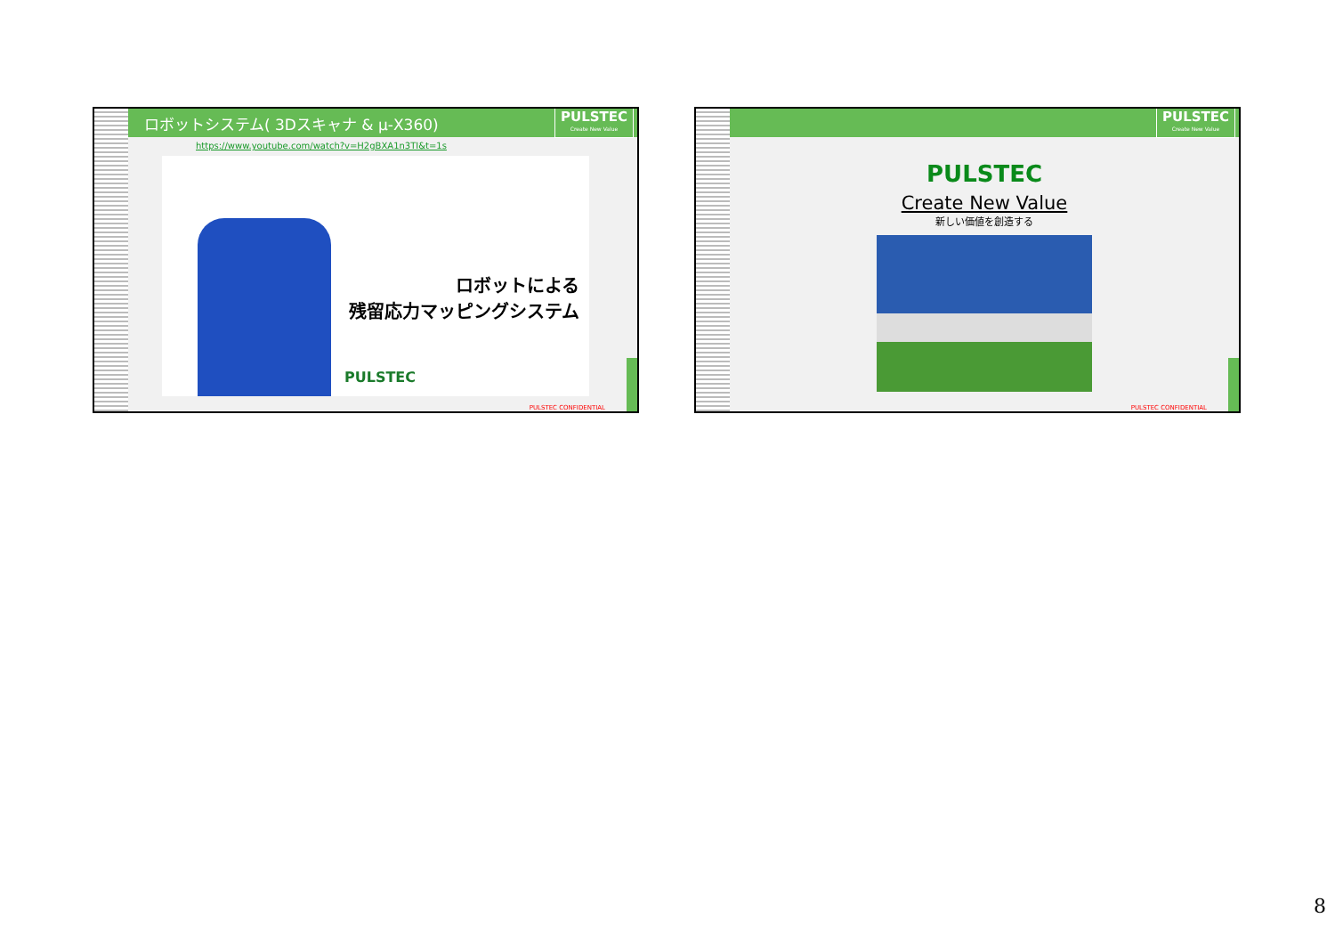ロボットシステム( 3Dスキャナ & μ-X360) PULSTEC
Create New Value
https://www.youtube.com/watch?v=H2gBXA1n3TI&t=1s
ロボットによる
残留応力マッピングシステム
PULSTEC
PULSTEC CONFIDENTIAL
PULSTEC
Create New Value
PULSTEC
Create New Value
新しい価値を創造する
PULSTEC CONFIDENTIAL
8